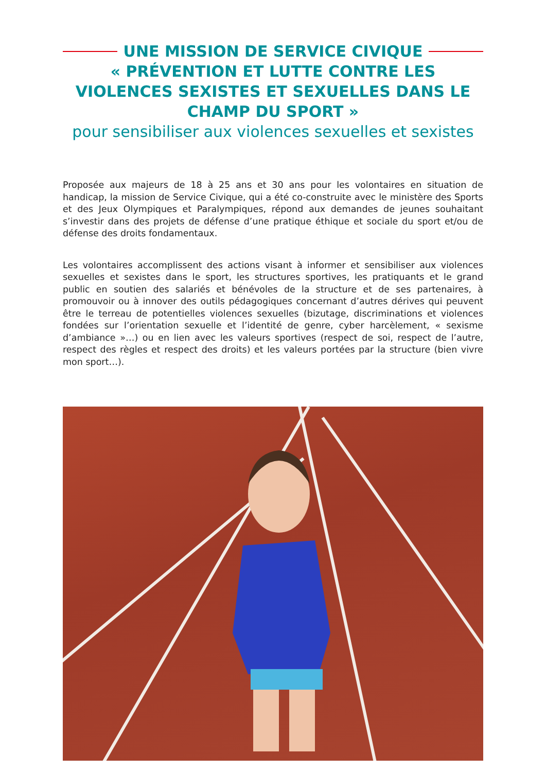UNE MISSION DE SERVICE CIVIQUE
« PRÉVENTION ET LUTTE CONTRE LES VIOLENCES SEXISTES ET SEXUELLES DANS LE CHAMP DU SPORT »
pour sensibiliser aux violences sexuelles et sexistes
Proposée aux majeurs de 18 à 25 ans et 30 ans pour les volontaires en situation de handicap, la mission de Service Civique, qui a été co-construite avec le ministère des Sports et des Jeux Olympiques et Paralympiques, répond aux demandes de jeunes souhaitant s’investir dans des projets de défense d’une pratique éthique et sociale du sport et/ou de défense des droits fondamentaux.
Les volontaires accomplissent des actions visant à informer et sensibiliser aux violences sexuelles et sexistes dans le sport, les structures sportives, les pratiquants et le grand public en soutien des salariés et bénévoles de la structure et de ses partenaires, à promouvoir ou à innover des outils pédagogiques concernant d’autres dérives qui peuvent être le terreau de potentielles violences sexuelles (bizutage, discriminations et violences fondées sur l’orientation sexuelle et l’identité de genre, cyber harcèlement, « sexisme d’ambiance »…) ou en lien avec les valeurs sportives (respect de soi, respect de l’autre, respect des règles et respect des droits) et les valeurs portées par la structure (bien vivre mon sport…).